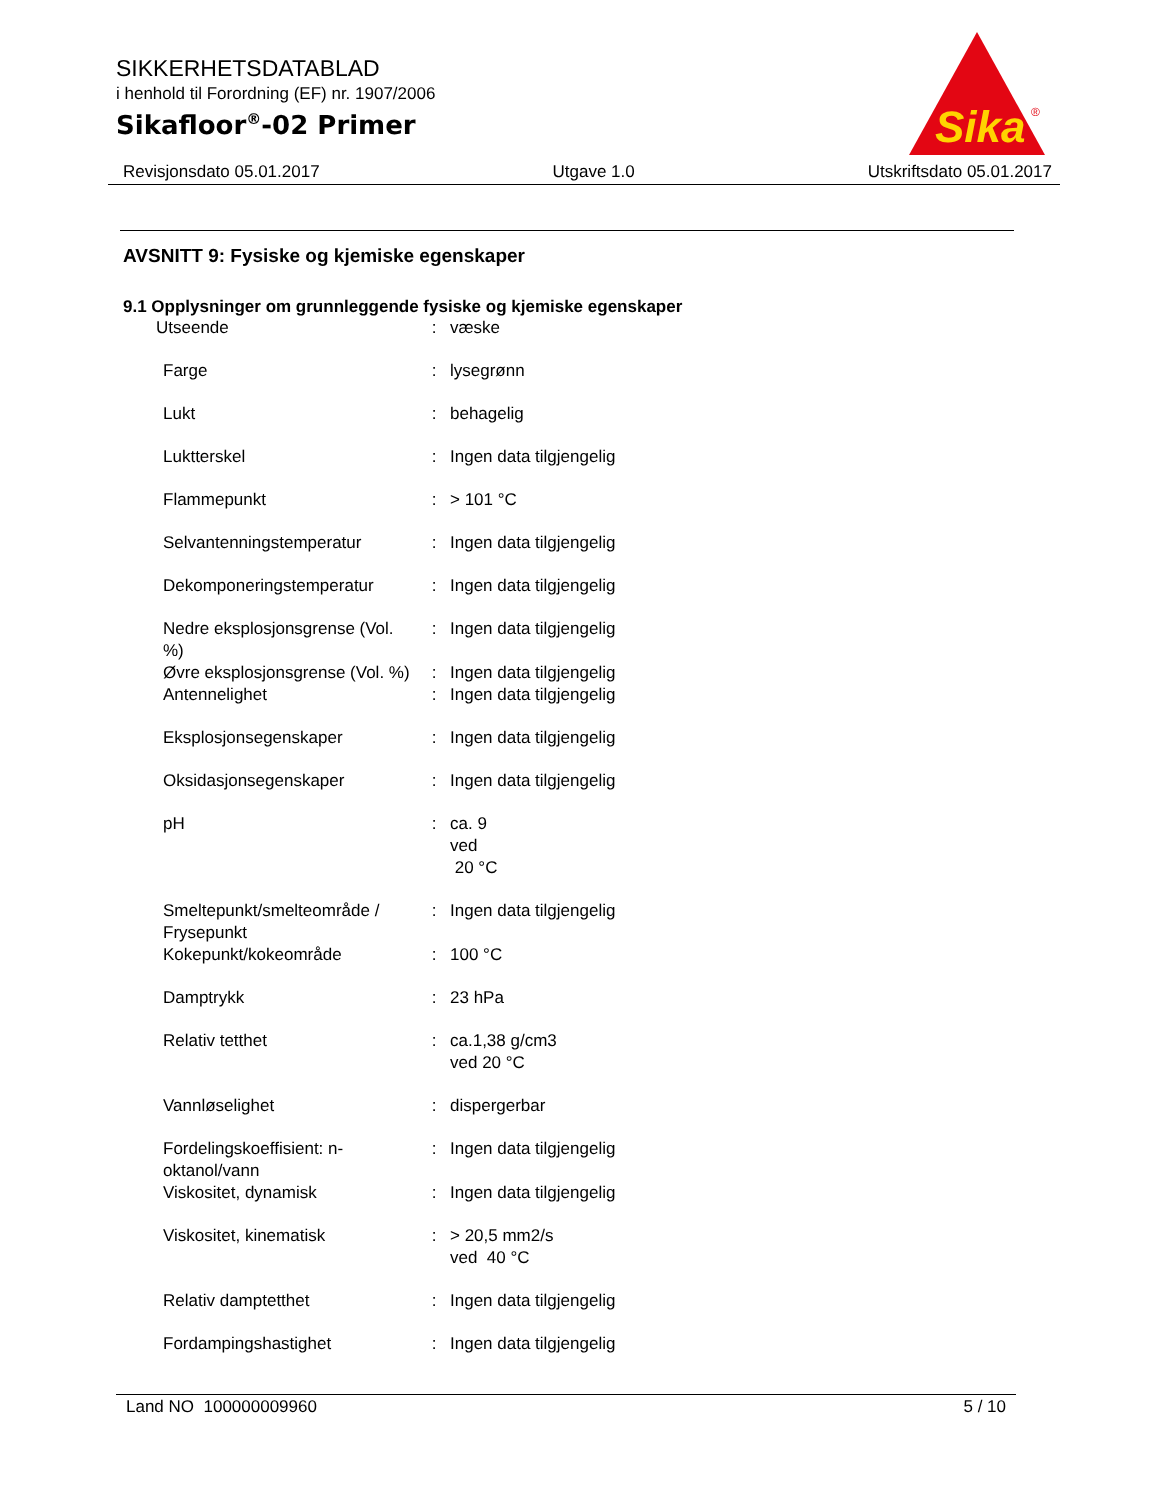SIKKERHETSDATABLAD
i henhold til Forordning (EF) nr. 1907/2006
Sikafloor<sup>®</sup>-02 Primer
Sika
®
Revisjonsdato 05.01.2017 Utgave 1.0 Utskriftsdato 05.01.2017
AVSNITT 9: Fysiske og kjemiske egenskaper
9.1 Opplysninger om grunnleggende fysiske og kjemiske egenskaper
| Utseende | : | væske |
| Farge | : | lysegrønn |
| Lukt | : | behagelig |
| Luktterskel | : | Ingen data tilgjengelig |
| Flammepunkt | : | > 101 °C |
| Selvantenningstemperatur | : | Ingen data tilgjengelig |
| Dekomponeringstemperatur | : | Ingen data tilgjengelig |
| Nedre eksplosjonsgrense (Vol. %) | : | Ingen data tilgjengelig |
| Øvre eksplosjonsgrense (Vol. %) | : | Ingen data tilgjengelig |
| Antennelighet | : | Ingen data tilgjengelig |
| Eksplosjonsegenskaper | : | Ingen data tilgjengelig |
| Oksidasjonsegenskaper | : | Ingen data tilgjengelig |
| pH | : | ca. 9 ved 20 °C |
| Smeltepunkt/smelteområde / Frysepunkt | : | Ingen data tilgjengelig |
| Kokepunkt/kokeområde | : | 100 °C |
| Damptrykk | : | 23 hPa |
| Relativ tetthet | : | ca.1,38 g/cm3 ved 20 °C |
| Vannløselighet | : | dispergerbar |
| Fordelingskoeffisient: n-oktanol/vann | : | Ingen data tilgjengelig |
| Viskositet, dynamisk | : | Ingen data tilgjengelig |
| Viskositet, kinematisk | : | > 20,5 mm2/s ved 40 °C |
| Relativ damptetthet | : | Ingen data tilgjengelig |
| Fordampingshastighet | : | Ingen data tilgjengelig |
Land NO 100000009960 5 / 10